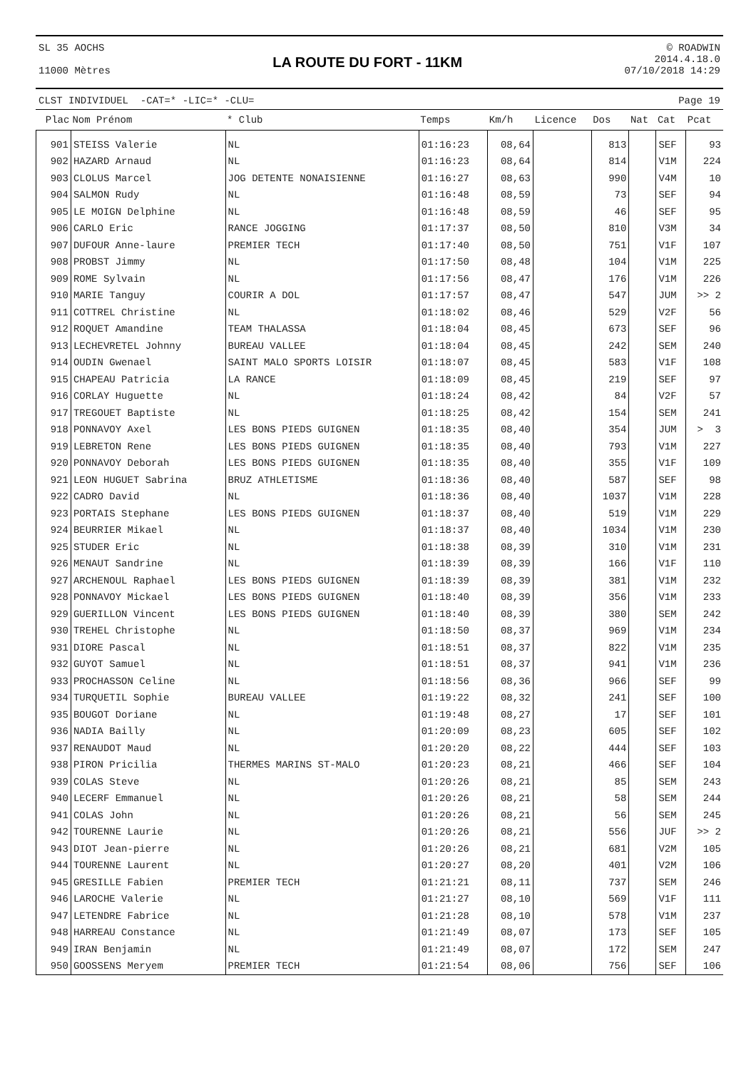SL 35 AOCHS
11000 Mètres
LA ROUTE DU FORT - 11KM
© ROADWIN
2014.4.18.0
07/10/2018 14:29
CLST INDIVIDUEL -CAT=* -LIC=* -CLU= Page 19
| Plac | Nom Prénom | * Club | Temps | Km/h | Licence | Dos | Nat | Cat | Pcat |
| --- | --- | --- | --- | --- | --- | --- | --- | --- | --- |
| 901 | STEISS Valerie | NL | 01:16:23 | 08,64 | | 813 | | SEF | 93 |
| 902 | HAZARD Arnaud | NL | 01:16:23 | 08,64 | | 814 | | V1M | 224 |
| 903 | CLOLUS Marcel | JOG DETENTE NONAISIENNE | 01:16:27 | 08,63 | | 990 | | V4M | 10 |
| 904 | SALMON Rudy | NL | 01:16:48 | 08,59 | | 73 | | SEF | 94 |
| 905 | LE MOIGN Delphine | NL | 01:16:48 | 08,59 | | 46 | | SEF | 95 |
| 906 | CARLO Eric | RANCE JOGGING | 01:17:37 | 08,50 | | 810 | | V3M | 34 |
| 907 | DUFOUR Anne-laure | PREMIER TECH | 01:17:40 | 08,50 | | 751 | | V1F | 107 |
| 908 | PROBST Jimmy | NL | 01:17:50 | 08,48 | | 104 | | V1M | 225 |
| 909 | ROME Sylvain | NL | 01:17:56 | 08,47 | | 176 | | V1M | 226 |
| 910 | MARIE Tanguy | COURIR A DOL | 01:17:57 | 08,47 | | 547 | | JUM | >> 2 |
| 911 | COTTREL Christine | NL | 01:18:02 | 08,46 | | 529 | | V2F | 56 |
| 912 | ROQUET Amandine | TEAM THALASSA | 01:18:04 | 08,45 | | 673 | | SEF | 96 |
| 913 | LECHEVRETEL Johnny | BUREAU VALLEE | 01:18:04 | 08,45 | | 242 | | SEM | 240 |
| 914 | OUDIN Gwenael | SAINT MALO SPORTS LOISIR | 01:18:07 | 08,45 | | 583 | | V1F | 108 |
| 915 | CHAPEAU Patricia | LA RANCE | 01:18:09 | 08,45 | | 219 | | SEF | 97 |
| 916 | CORLAY Huguette | NL | 01:18:24 | 08,42 | | 84 | | V2F | 57 |
| 917 | TREGOUET Baptiste | NL | 01:18:25 | 08,42 | | 154 | | SEM | 241 |
| 918 | PONNAVOY Axel | LES BONS PIEDS GUIGNEN | 01:18:35 | 08,40 | | 354 | | JUM | > 3 |
| 919 | LEBRETON Rene | LES BONS PIEDS GUIGNEN | 01:18:35 | 08,40 | | 793 | | V1M | 227 |
| 920 | PONNAVOY Deborah | LES BONS PIEDS GUIGNEN | 01:18:35 | 08,40 | | 355 | | V1F | 109 |
| 921 | LEON HUGUET Sabrina | BRUZ ATHLETISME | 01:18:36 | 08,40 | | 587 | | SEF | 98 |
| 922 | CADRO David | NL | 01:18:36 | 08,40 | | 1037 | | V1M | 228 |
| 923 | PORTAIS Stephane | LES BONS PIEDS GUIGNEN | 01:18:37 | 08,40 | | 519 | | V1M | 229 |
| 924 | BEURRIER Mikael | NL | 01:18:37 | 08,40 | | 1034 | | V1M | 230 |
| 925 | STUDER Eric | NL | 01:18:38 | 08,39 | | 310 | | V1M | 231 |
| 926 | MENAUT Sandrine | NL | 01:18:39 | 08,39 | | 166 | | V1F | 110 |
| 927 | ARCHENOUL Raphael | LES BONS PIEDS GUIGNEN | 01:18:39 | 08,39 | | 381 | | V1M | 232 |
| 928 | PONNAVOY Mickael | LES BONS PIEDS GUIGNEN | 01:18:40 | 08,39 | | 356 | | V1M | 233 |
| 929 | GUERILLON Vincent | LES BONS PIEDS GUIGNEN | 01:18:40 | 08,39 | | 380 | | SEM | 242 |
| 930 | TREHEL Christophe | NL | 01:18:50 | 08,37 | | 969 | | V1M | 234 |
| 931 | DIORE Pascal | NL | 01:18:51 | 08,37 | | 822 | | V1M | 235 |
| 932 | GUYOT Samuel | NL | 01:18:51 | 08,37 | | 941 | | V1M | 236 |
| 933 | PROCHASSON Celine | NL | 01:18:56 | 08,36 | | 966 | | SEF | 99 |
| 934 | TURQUETIL Sophie | BUREAU VALLEE | 01:19:22 | 08,32 | | 241 | | SEF | 100 |
| 935 | BOUGOT Doriane | NL | 01:19:48 | 08,27 | | 17 | | SEF | 101 |
| 936 | NADIA Bailly | NL | 01:20:09 | 08,23 | | 605 | | SEF | 102 |
| 937 | RENAUDOT Maud | NL | 01:20:20 | 08,22 | | 444 | | SEF | 103 |
| 938 | PIRON Pricilia | THERMES MARINS ST-MALO | 01:20:23 | 08,21 | | 466 | | SEF | 104 |
| 939 | COLAS Steve | NL | 01:20:26 | 08,21 | | 85 | | SEM | 243 |
| 940 | LECERF Emmanuel | NL | 01:20:26 | 08,21 | | 58 | | SEM | 244 |
| 941 | COLAS John | NL | 01:20:26 | 08,21 | | 56 | | SEM | 245 |
| 942 | TOURENNE Laurie | NL | 01:20:26 | 08,21 | | 556 | | JUF | >> 2 |
| 943 | DIOT Jean-pierre | NL | 01:20:26 | 08,21 | | 681 | | V2M | 105 |
| 944 | TOURENNE Laurent | NL | 01:20:27 | 08,20 | | 401 | | V2M | 106 |
| 945 | GRESILLE Fabien | PREMIER TECH | 01:21:21 | 08,11 | | 737 | | SEM | 246 |
| 946 | LAROCHE Valerie | NL | 01:21:27 | 08,10 | | 569 | | V1F | 111 |
| 947 | LETENDRE Fabrice | NL | 01:21:28 | 08,10 | | 578 | | V1M | 237 |
| 948 | HARREAU Constance | NL | 01:21:49 | 08,07 | | 173 | | SEF | 105 |
| 949 | IRAN Benjamin | NL | 01:21:49 | 08,07 | | 172 | | SEM | 247 |
| 950 | GOOSSENS Meryem | PREMIER TECH | 01:21:54 | 08,06 | | 756 | | SEF | 106 |